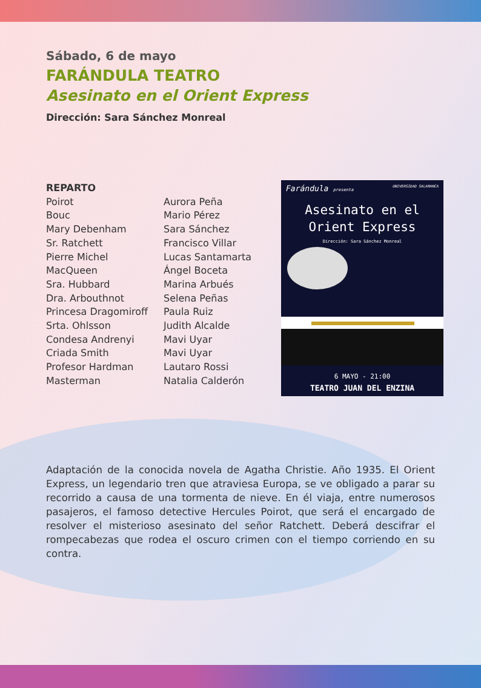Sábado, 6 de mayo
FARÁNDULA TEATRO
Asesinato en el Orient Express
Dirección: Sara Sánchez Monreal
REPARTO
Poirot
Bouc
Mary Debenham
Sr. Ratchett
Pierre Michel
MacQueen
Sra. Hubbard
Dra. Arbouthnot
Princesa Dragomiroff
Srta. Ohlsson
Condesa Andrenyi
Criada Smith
Profesor Hardman
Masterman
Aurora Peña
Mario Pérez
Sara Sánchez
Francisco Villar
Lucas Santamarta
Ángel Boceta
Marina Arbués
Selena Peñas
Paula Ruiz
Judith Alcalde
Mavi Uyar
Mavi Uyar
Lautaro Rossi
Natalia Calderón
Farándula presenta UNIVERSIDAD SALAMANCA
Asesinato en el
Orient Express
Dirección: Sara Sánchez Monreal
6 MAYO - 21:00
TEATRO JUAN DEL ENZINA
Adaptación de la conocida novela de Agatha Christie. Año 1935. El Orient Express, un legendario tren que atraviesa Europa, se ve obligado a parar su recorrido a causa de una tormenta de nieve. En él viaja, entre numerosos pasajeros, el famoso detective Hercules Poirot, que será el encargado de resolver el misterioso asesinato del señor Ratchett. Deberá descifrar el rompecabezas que rodea el oscuro crimen con el tiempo corriendo en su contra.